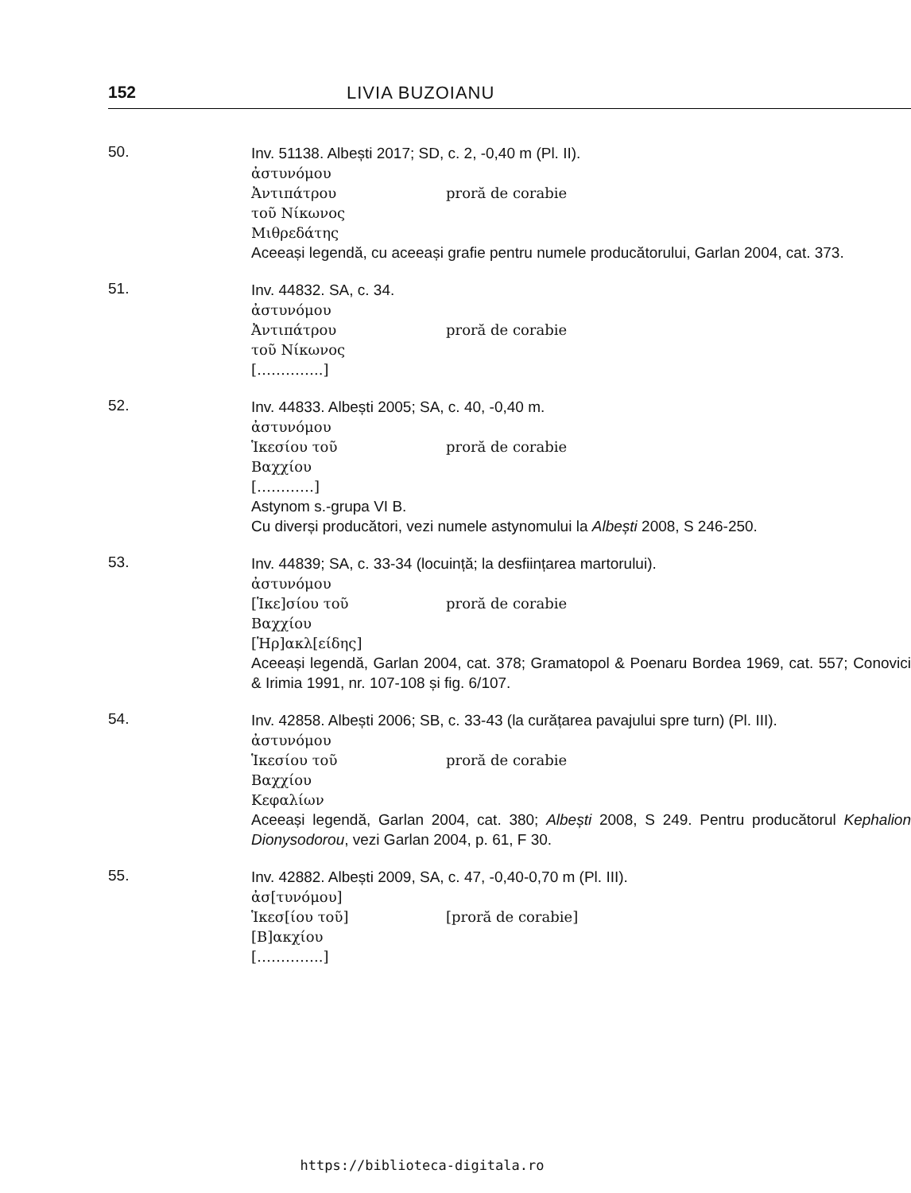152 LIVIA BUZOIANU
50.
Inv. 51138. Albești 2017; SD, c. 2, -0,40 m (Pl. II).
ἀστυνόμου
Ἀντιπάτρου proră de corabie
τοῦ Νίκωνος
Μιθρεδάτης
Aceeași legendă, cu aceeași grafie pentru numele producătorului, Garlan 2004, cat. 373.
51.
Inv. 44832. SA, c. 34.
ἀστυνόμου
Ἀντιπάτρου proră de corabie
τοῦ Νίκωνος
[…………..]
52.
Inv. 44833. Albești 2005; SA, c. 40, -0,40 m.
ἀστυνόμου
Ἱκεσίου τοῦ proră de corabie
Βαχχίου
[…………]
Astynom s.-grupa VI B.
Cu diverși producători, vezi numele astynomului la Albești 2008, S 246-250.
53.
Inv. 44839; SA, c. 33-34 (locuință; la desființarea martorului).
ἀστυνόμου
[Ἱκε]σίου τοῦ proră de corabie
Βαχχίου
[Ἡρ]ακλ[είδης]
Aceeași legendă, Garlan 2004, cat. 378; Gramatopol & Poenaru Bordea 1969, cat. 557; Conovici & Irimia 1991, nr. 107-108 și fig. 6/107.
54.
Inv. 42858. Albești 2006; SB, c. 33-43 (la curățarea pavajului spre turn) (Pl. III).
ἀστυνόμου
Ἱκεσίου τοῦ proră de corabie
Βαχχίου
Κεφαλίων
Aceeași legendă, Garlan 2004, cat. 380; Albești 2008, S 249. Pentru producătorul Kephalion Dionysodorou, vezi Garlan 2004, p. 61, F 30.
55.
Inv. 42882. Albești 2009, SA, c. 47, -0,40-0,70 m (Pl. III).
ἀσ[τυνόμου]
Ἱκεσ[ίου τοῦ] [proră de corabie]
[Β]ακχίου
[…………..]
https://biblioteca-digitala.ro